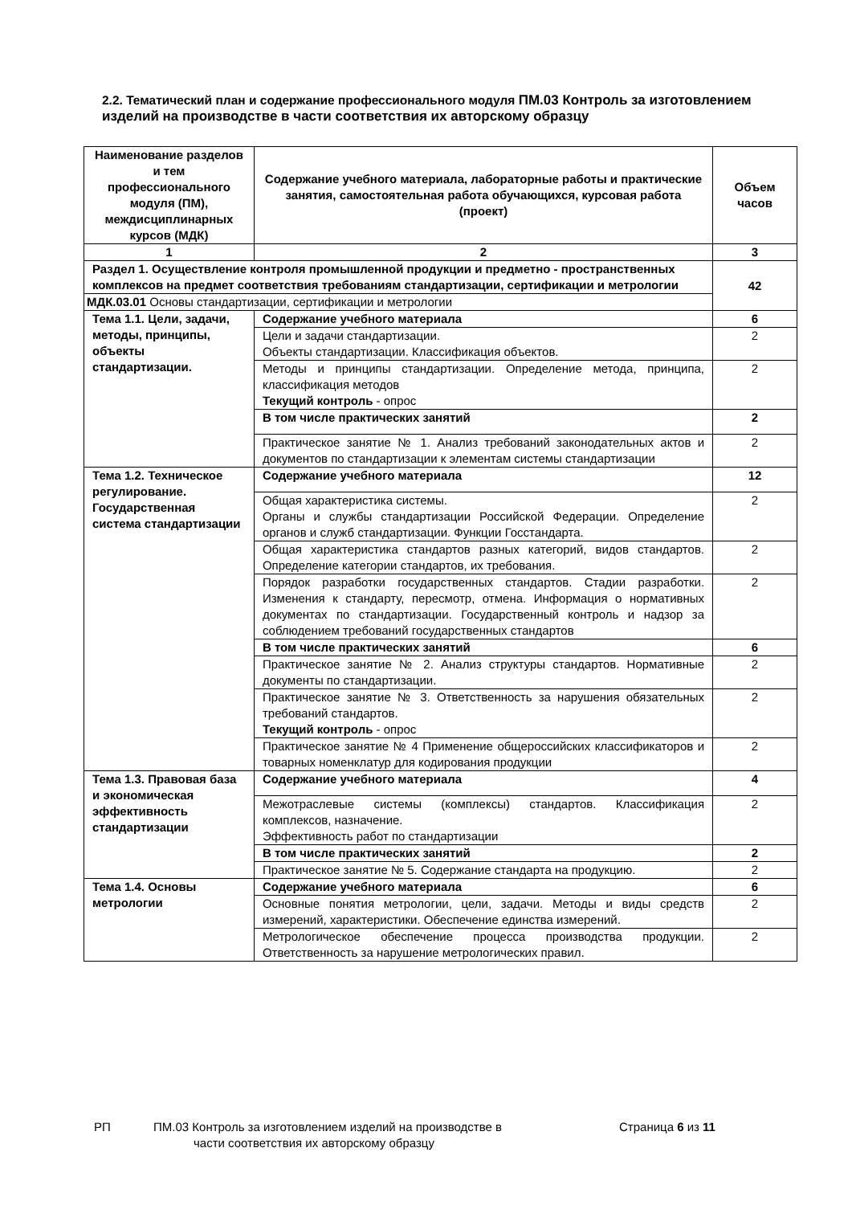2.2. Тематический план и содержание профессионального модуля ПМ.03 Контроль за изготовлением изделий на производстве в части соответствия их авторскому образцу
| Наименование разделов и тем профессионального модуля (ПМ), междисциплинарных курсов (МДК) | Содержание учебного материала, лабораторные работы и практические занятия, самостоятельная работа обучающихся, курсовая работа (проект) | Объем часов |
| --- | --- | --- |
| 1 | 2 | 3 |
| Раздел 1. Осуществление контроля промышленной продукции и предметно - пространственных комплексов на предмет соответствия требованиям стандартизации, сертификации и метрологии | | 42 |
| МДК.03.01 Основы стандартизации, сертификации и метрологии | | |
| Тема 1.1. Цели, задачи, методы, принципы, объекты стандартизации. | Содержание учебного материала | 6 |
| | Цели и задачи стандартизации. Объекты стандартизации. Классификация объектов. | 2 |
| | Методы и принципы стандартизации. Определение метода, принципа, классификация методов Текущий контроль - опрос | 2 |
| | В том числе практических занятий | 2 |
| | Практическое занятие № 1. Анализ требований законодательных актов и документов по стандартизации к элементам системы стандартизации | 2 |
| Тема 1.2. Техническое регулирование. Государственная система стандартизации | Содержание учебного материала | 12 |
| | Общая характеристика системы. Органы и службы стандартизации Российской Федерации. Определение органов и служб стандартизации. Функции Госстандарта. | 2 |
| | Общая характеристика стандартов разных категорий, видов стандартов. Определение категории стандартов, их требования. | 2 |
| | Порядок разработки государственных стандартов. Стадии разработки. Изменения к стандарту, пересмотр, отмена. Информация о нормативных документах по стандартизации. Государственный контроль и надзор за соблюдением требований государственных стандартов | 2 |
| | В том числе практических занятий | 6 |
| | Практическое занятие № 2. Анализ структуры стандартов. Нормативные документы по стандартизации. | 2 |
| | Практическое занятие № 3. Ответственность за нарушения обязательных требований стандартов. Текущий контроль - опрос | 2 |
| | Практическое занятие № 4 Применение общероссийских классификаторов и товарных номенклатур для кодирования продукции | 2 |
| Тема 1.3. Правовая база и экономическая эффективность стандартизации | Содержание учебного материала | 4 |
| | Межотраслевые системы (комплексы) стандартов. Классификация комплексов, назначение. Эффективность работ по стандартизации | 2 |
| | В том числе практических занятий | 2 |
| | Практическое занятие № 5. Содержание стандарта на продукцию. | 2 |
| Тема 1.4. Основы метрологии | Содержание учебного материала | 6 |
| | Основные понятия метрологии, цели, задачи. Методы и виды средств измерений, характеристики. Обеспечение единства измерений. | 2 |
| | Метрологическое обеспечение процесса производства продукции. Ответственность за нарушение метрологических правил. | 2 |
РП ПМ.03 Контроль за изготовлением изделий на производстве в
части соответствия их авторскому образцу
Страница 6 из 11